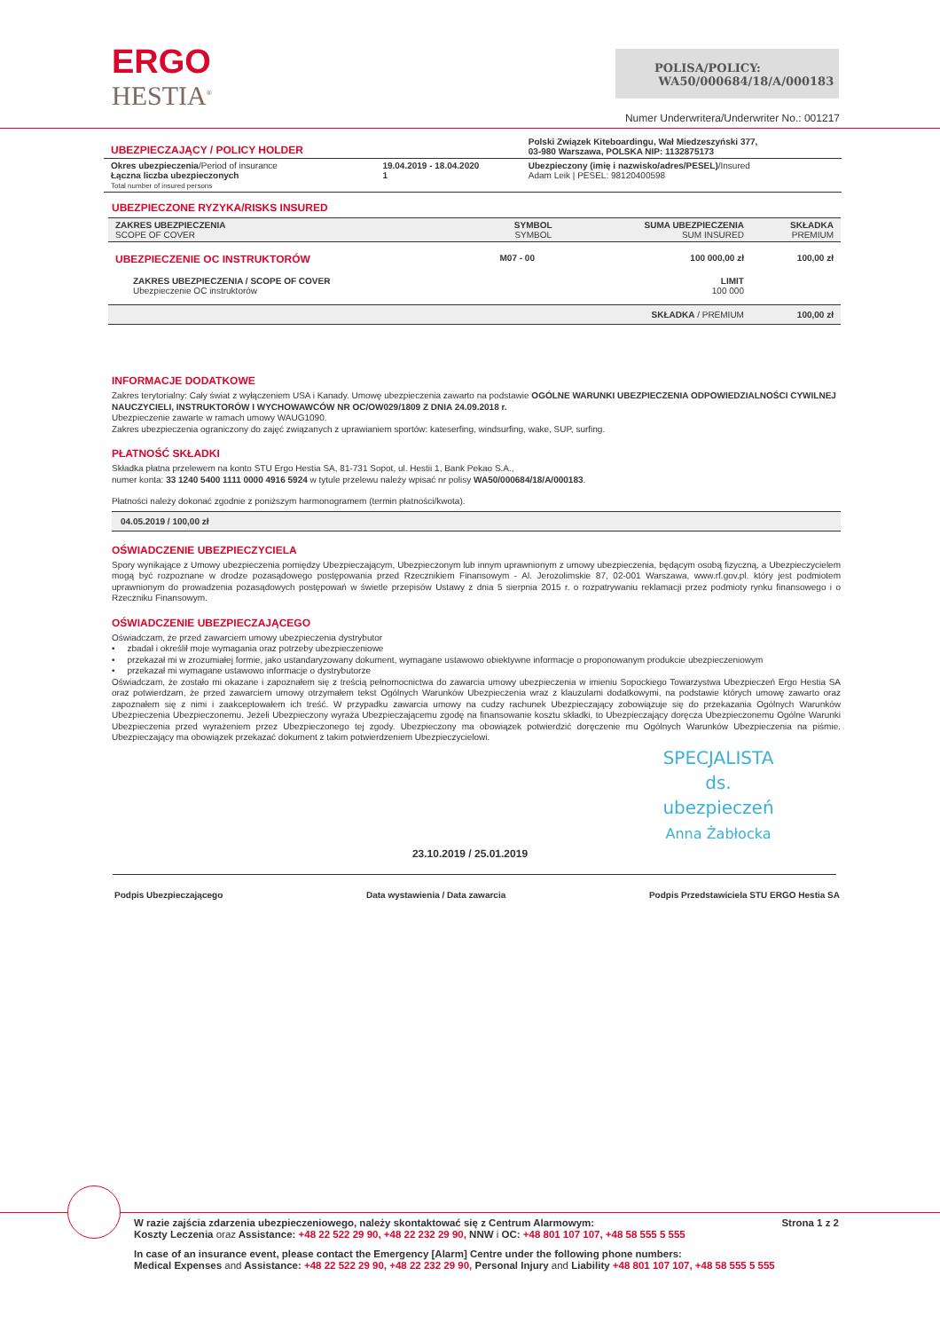ERGO
HESTIA<sup>®</sup>
POLISA/POLICY:
WA50/000684/18/A/000183
Numer Underwritera/Underwriter No.: 001217
| UBEZPIECZAJĄCY / POLICY HOLDER | | Polski Związek Kiteboardingu, Wał Miedzeszyński 377, 03-980 Warszawa, POLSKA NIP: 1132875173 |
| Okres ubezpieczenia /Period of insurance Łączna liczba ubezpieczonych Total number of insured persons | 19.04.2019 - 18.04.2020 1 | Ubezpieczony (imię i nazwisko/adres/PESEL) /Insured Adam Leik / PESEL: 98120400598 |
UBEZPIECZONE RYZYKA/RISKS INSURED
| ZAKRES UBEZPIECZENIA SCOPE OF COVER | SYMBOL SYMBOL | SUMA UBEZPIECZENIA SUM INSURED | SKŁADKA PREMIUM |
| --- | --- | --- | --- |
| UBEZPIECZENIE OC INSTRUKTORÓW | M07 - 00 | 100 000,00 zł | 100,00 zł |
| ZAKRES UBEZPIECZENIA / SCOPE OF COVER Ubezpieczenie OC instruktorów | | LIMIT 100 000 | |
| | | SKŁADKA / PREMIUM | 100,00 zł |
INFORMACJE DODATKOWE
Zakres terytorialny: Cały świat z wyłączeniem USA i Kanady. Umowę ubezpieczenia zawarto na podstawie OGÓLNE WARUNKI UBEZPIECZENIA ODPOWIEDZIALNOŚCI CYWILNEJ NAUCZYCIELI, INSTRUKTORÓW I WYCHOWAWCÓW NR OC/OW029/1809 Z DNIA 24.09.2018 r.
Ubezpieczenie zawarte w ramach umowy WAUG1090.
Zakres ubezpieczenia ograniczony do zajęć związanych z uprawianiem sportów: kateserfing, windsurfing, wake, SUP, surfing.
PŁATNOŚĆ SKŁADKI
Składka płatna przelewem na konto STU Ergo Hestia SA, 81-731 Sopot, ul. Hestii 1, Bank Pekao S.A.,
numer konta: 33 1240 5400 1111 0000 4916 5924 w tytule przelewu należy wpisać nr polisy WA50/000684/18/A/000183.
Płatności należy dokonać zgodnie z poniższym harmonogramem (termin płatności/kwota).
04.05.2019 / 100,00 zł
OŚWIADCZENIE UBEZPIECZYCIELA
Spory wynikające z Umowy ubezpieczenia pomiędzy Ubezpieczającym, Ubezpieczonym lub innym uprawnionym z umowy ubezpieczenia, będącym osobą fizyczną, a Ubezpieczycielem mogą być rozpoznane w drodze pozasądowego postępowania przed Rzecznikiem Finansowym - Al. Jerozolimskie 87, 02-001 Warszawa, www.rf.gov.pl. który jest podmiotem uprawnionym do prowadzenia pozasądowych postępowań w świetle przepisów Ustawy z dnia 5 sierpnia 2015 r. o rozpatrywaniu reklamacji przez podmioty rynku finansowego i o Rzeczniku Finansowym.
OŚWIADCZENIE UBEZPIECZAJĄCEGO
Oświadczam, że przed zawarciem umowy ubezpieczenia dystrybutor
• zbadał i określił moje wymagania oraz potrzeby ubezpieczeniowe
• przekazał mi w zrozumiałej formie, jako ustandaryzowany dokument, wymagane ustawowo obiektywne informacje o proponowanym produkcie ubezpieczeniowym
• przekazał mi wymagane ustawowo informacje o dystrybutorze
Oświadczam, że zostało mi okazane i zapoznałem się z treścią pełnomocnictwa do zawarcia umowy ubezpieczenia w imieniu Sopockiego Towarzystwa Ubezpieczeń Ergo Hestia SA oraz potwierdzam, że przed zawarciem umowy otrzymałem tekst Ogólnych Warunków Ubezpieczenia wraz z klauzulami dodatkowymi, na podstawie których umowę zawarto oraz zapoznałem się z nimi i zaakceptowałem ich treść. W przypadku zawarcia umowy na cudzy rachunek Ubezpieczający zobowiązuje się do przekazania Ogólnych Warunków Ubezpieczenia Ubezpieczonemu. Jeżeli Ubezpieczony wyraża Ubezpieczającemu zgodę na finansowanie kosztu składki, to Ubezpieczający doręcza Ubezpieczonemu Ogólne Warunki Ubezpieczenia przed wyrażeniem przez Ubezpieczonego tej zgody. Ubezpieczony ma obowiązek potwierdzić doręczenie mu Ogólnych Warunków Ubezpieczenia na piśmie. Ubezpieczający ma obowiązek przekazać dokument z takim potwierdzeniem Ubezpieczycielowi.
SPECJALISTA
ds. ubezpieczeń
Anna Żabłocka
23.10.2019 / 25.01.2019
Podpis Ubezpieczającego Data wystawienia / Data zawarcia Podpis Przedstawiciela STU ERGO Hestia SA
Strona 1 z 2 W razie zajścia zdarzenia ubezpieczeniowego, należy skontaktować się z Centrum Alarmowym:
Koszty Leczenia oraz Assistance: +48 22 522 29 90, +48 22 232 29 90, NNW i OC: +48 801 107 107, +48 58 555 5 555
In case of an insurance event, please contact the Emergency [Alarm] Centre under the following phone numbers:
Medical Expenses and Assistance: +48 22 522 29 90, +48 22 232 29 90, Personal Injury and Liability +48 801 107 107, +48 58 555 5 555